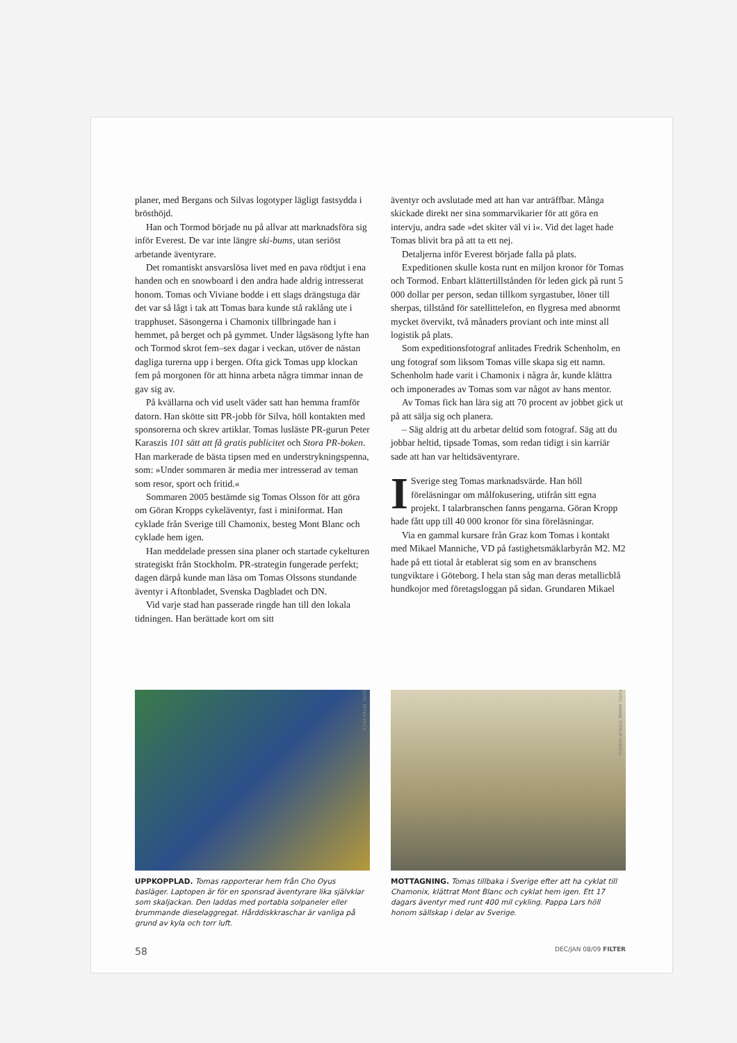planer, med Bergans och Silvas logotyper lägligt fastsydda i brösthöjd.
Han och Tormod började nu på allvar att marknadsföra sig inför Everest. De var inte längre ski-bums, utan seriöst arbetande äventyrare.
Det romantiskt ansvarslösa livet med en pava rödtjut i ena handen och en snowboard i den andra hade aldrig intresserat honom. Tomas och Viviane bodde i ett slags drängstuga där det var så lågt i tak att Tomas bara kunde stå raklång ute i trapphuset. Säsongerna i Chamonix tillbringade han i hemmet, på berget och på gymmet. Under lågsäsong lyfte han och Tormod skrot fem–sex dagar i veckan, utöver de nästan dagliga turerna upp i bergen. Ofta gick Tomas upp klockan fem på morgonen för att hinna arbeta några timmar innan de gav sig av.
På kvällarna och vid uselt väder satt han hemma framför datorn. Han skötte sitt PR-jobb för Silva, höll kontakten med sponsorerna och skrev artiklar. Tomas lusläste PR-gurun Peter Karaszis 101 sätt att få gratis publicitet och Stora PR-boken. Han markerade de bästa tipsen med en understrykningspenna, som: »Under sommaren är media mer intresserad av teman som resor, sport och fritid.«
Sommaren 2005 bestämde sig Tomas Olsson för att göra om Göran Kropps cykeläventyr, fast i miniformat. Han cyklade från Sverige till Chamonix, besteg Mont Blanc och cyklade hem igen.
Han meddelade pressen sina planer och startade cykelturen strategiskt från Stockholm. PR-strategin fungerade perfekt; dagen därpå kunde man läsa om Tomas Olssons stundande äventyr i Aftonbladet, Svenska Dagbladet och DN.
Vid varje stad han passerade ringde han till den lokala tidningen. Han berättade kort om sitt
äventyr och avslutade med att han var anträffbar. Många skickade direkt ner sina sommarvikarier för att göra en intervju, andra sade »det skiter väl vi i«. Vid det laget hade Tomas blivit bra på att ta ett nej.
Detaljerna inför Everest började falla på plats.
Expeditionen skulle kosta runt en miljon kronor för Tomas och Tormod. Enbart klättertillstånden för leden gick på runt 5 000 dollar per person, sedan tillkom syrgastuber, löner till sherpas, tillstånd för satellittelefon, en flygresa med abnormt mycket övervikt, två månaders proviant och inte minst all logistik på plats.
Som expeditionsfotograf anlitades Fredrik Schenholm, en ung fotograf som liksom Tomas ville skapa sig ett namn. Schenholm hade varit i Chamonix i några år, kunde klättra och imponerades av Tomas som var något av hans mentor.
Av Tomas fick han lära sig att 70 procent av jobbet gick ut på att sälja sig och planera.
– Säg aldrig att du arbetar deltid som fotograf. Säg att du jobbar heltid, tipsade Tomas, som redan tidigt i sin karriär sade att han var heltidsäventyrare.
ISverige steg Tomas marknadsvärde. Han höll föreläsningar om målfokusering, utifrån sitt egna projekt. I talarbranschen fanns pengarna. Göran Kropp hade fått upp till 40 000 kronor för sina föreläsningar.
Via en gammal kursare från Graz kom Tomas i kontakt med Mikael Manniche, VD på fastighetsmäklarbyrån M2. M2 hade på ett tiotal år etablerat sig som en av branschens tungviktare i Göteborg. I hela stan såg man deras metallicblå hundkojor med företagsloggan på sidan. Grundaren Mikael
FOTO: PETER FRICK
UPPKOPPLAD. Tomas rapporterar hem från Cho Oyus basläger. Laptopen är för en sponsrad äventyrare lika självklar som skaljackan. Den laddas med portabla solpaneler eller brummande dieselaggregat. Hårddiskkraschar är vanliga på grund av kyla och torr luft.
FOTO: HANNE STERUP-HANSEN
MOTTAGNING. Tomas tillbaka i Sverige efter att ha cyklat till Chamonix, klättrat Mont Blanc och cyklat hem igen. Ett 17 dagars äventyr med runt 400 mil cykling. Pappa Lars höll honom sällskap i delar av Sverige.
58 DEC/JAN 08/09 FILTER